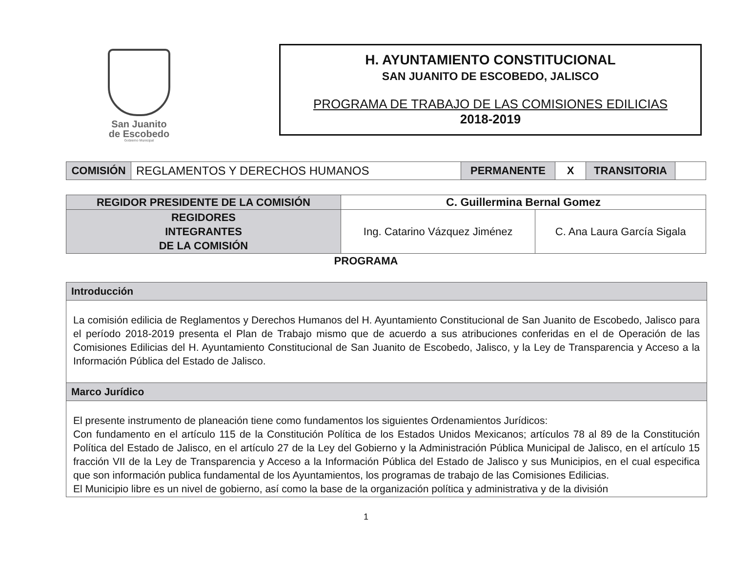San Juanito
de Escobedo
Gobierno Municipal
H. AYUNTAMIENTO CONSTITUCIONAL
SAN JUANITO DE ESCOBEDO, JALISCO
PROGRAMA DE TRABAJO DE LAS COMISIONES EDILICIAS
2018-2019
| COMISIÓN | REGLAMENTOS Y DERECHOS HUMANOS | PERMANENTE | X | TRANSITORIA | |
| REGIDOR PRESIDENTE DE LA COMISIÓN | C. Guillermina Bernal Gomez | |
| REGIDORES INTEGRANTES DE LA COMISIÓN | Ing. Catarino Vázquez Jiménez | C. Ana Laura García Sigala |
PROGRAMA
Introducción
La comisión edilicia de Reglamentos y Derechos Humanos del H. Ayuntamiento Constitucional de San Juanito de Escobedo, Jalisco para el período 2018-2019 presenta el Plan de Trabajo mismo que de acuerdo a sus atribuciones conferidas en el de Operación de las Comisiones Edilicias del H. Ayuntamiento Constitucional de San Juanito de Escobedo, Jalisco, y la Ley de Transparencia y Acceso a la Información Pública del Estado de Jalisco.
Marco Jurídico
El presente instrumento de planeación tiene como fundamentos los siguientes Ordenamientos Jurídicos:
Con fundamento en el artículo 115 de la Constitución Política de los Estados Unidos Mexicanos; artículos 78 al 89 de la Constitución Política del Estado de Jalisco, en el artículo 27 de la Ley del Gobierno y la Administración Pública Municipal de Jalisco, en el artículo 15 fracción VII de la Ley de Transparencia y Acceso a la Información Pública del Estado de Jalisco y sus Municipios, en el cual especifica que son información publica fundamental de los Ayuntamientos, los programas de trabajo de las Comisiones Edilicias.
El Municipio libre es un nivel de gobierno, así como la base de la organización política y administrativa y de la división
1